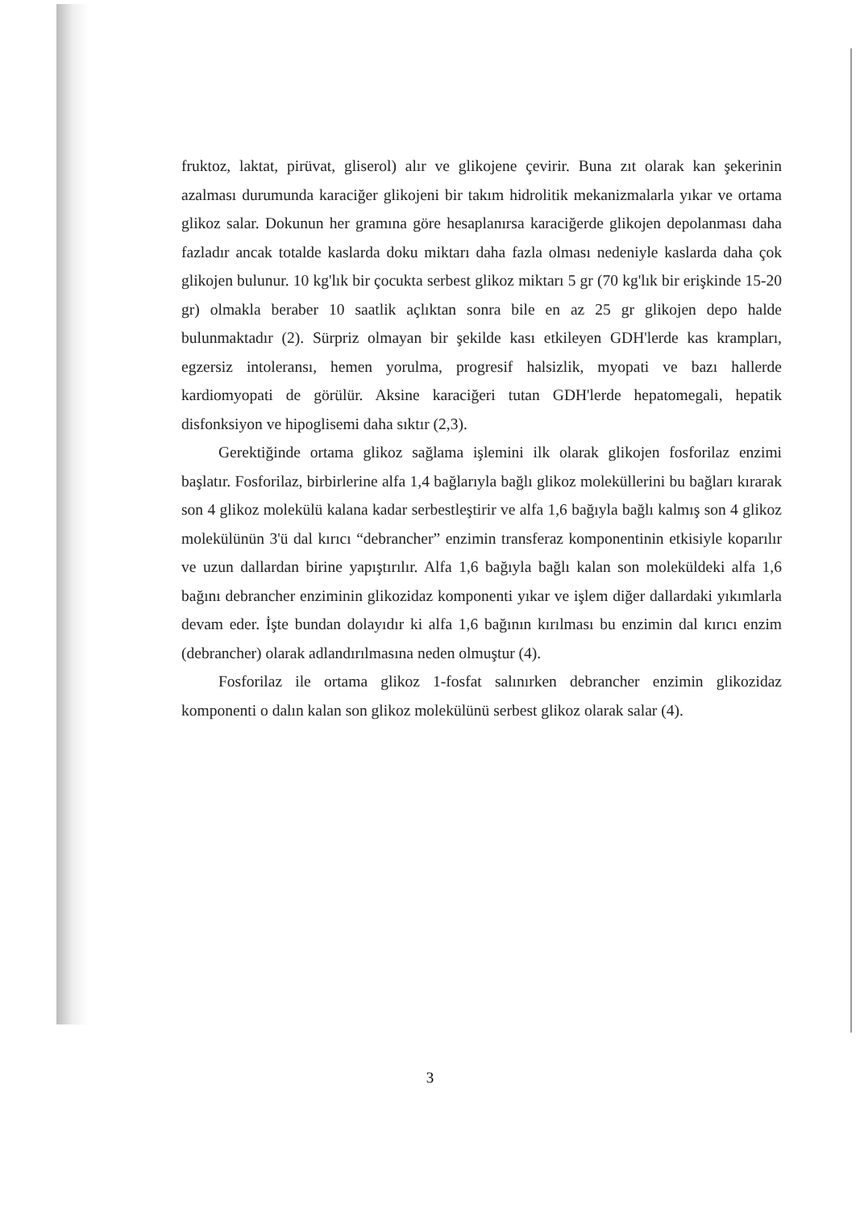fruktoz, laktat, pirüvat, gliserol) alır ve glikojene çevirir. Buna zıt olarak kan şekerinin azalması durumunda karaciğer glikojeni bir takım hidrolitik mekanizmalarla yıkar ve ortama glikoz salar. Dokunun her gramına göre hesaplanırsa karaciğerde glikojen depolanması daha fazladır ancak totalde kaslarda doku miktarı daha fazla olması nedeniyle kaslarda daha çok glikojen bulunur. 10 kg'lık bir çocukta serbest glikoz miktarı 5 gr (70 kg'lık bir erişkinde 15-20 gr) olmakla beraber 10 saatlik açlıktan sonra bile en az 25 gr glikojen depo halde bulunmaktadır (2). Sürpriz olmayan bir şekilde kası etkileyen GDH'lerde kas krampları, egzersiz intoleransı, hemen yorulma, progresif halsizlik, myopati ve bazı hallerde kardiomyopati de görülür. Aksine karaciğeri tutan GDH'lerde hepatomegali, hepatik disfonksiyon ve hipoglisemi daha sıktır (2,3).
Gerektiğinde ortama glikoz sağlama işlemini ilk olarak glikojen fosforilaz enzimi başlatır. Fosforilaz, birbirlerine alfa 1,4 bağlarıyla bağlı glikoz moleküllerini bu bağları kırarak son 4 glikoz molekülü kalana kadar serbestleştirir ve alfa 1,6 bağıyla bağlı kalmış son 4 glikoz molekülünün 3'ü dal kırıcı “debrancher” enzimin transferaz komponentinin etkisiyle koparılır ve uzun dallardan birine yapıştırılır. Alfa 1,6 bağıyla bağlı kalan son moleküldeki alfa 1,6 bağını debrancher enziminin glikozidaz komponenti yıkar ve işlem diğer dallardaki yıkımlarla devam eder. İşte bundan dolayıdır ki alfa 1,6 bağının kırılması bu enzimin dal kırıcı enzim (debrancher) olarak adlandırılmasına neden olmuştur (4).
Fosforilaz ile ortama glikoz 1-fosfat salınırken debrancher enzimin glikozidaz komponenti o dalın kalan son glikoz molekülünü serbest glikoz olarak salar (4).
3